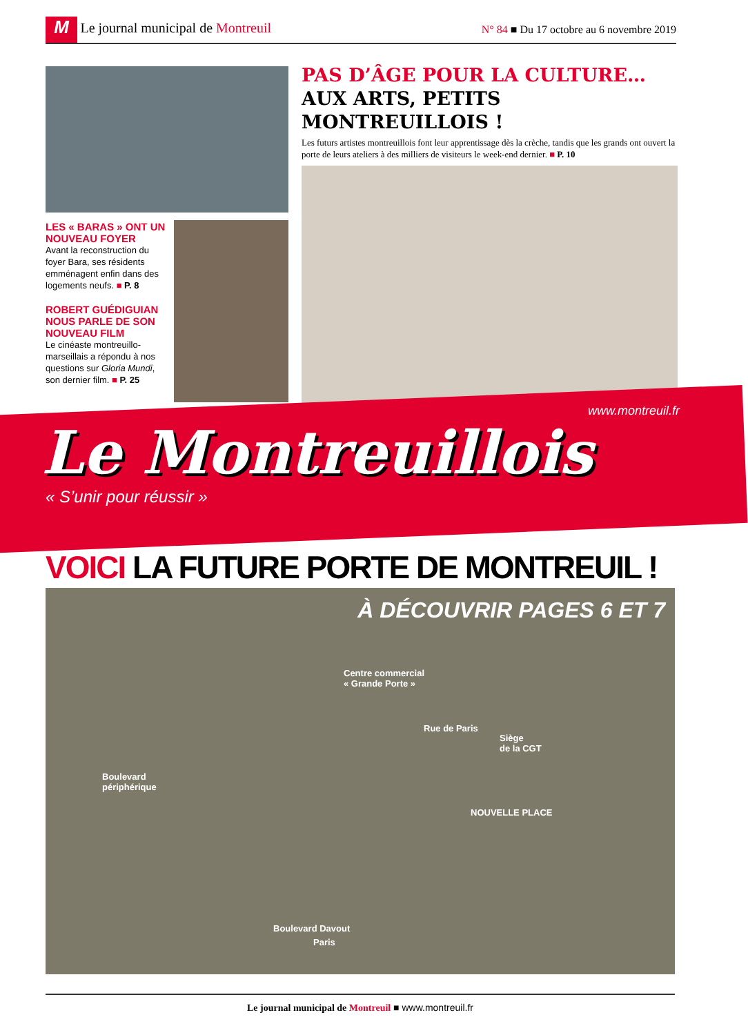M Le journal municipal de Montreuil
N° 84 ■ Du 17 octobre au 6 novembre 2019
LES « BARAS » ONT UN NOUVEAU FOYER
Avant la reconstruction du foyer Bara, ses résidents emménagent enfin dans des logements neufs. ■ P. 8
ROBERT GUÉDIGUIAN NOUS PARLE DE SON NOUVEAU FILM
Le cinéaste montreuillo-marseillais a répondu à nos questions sur Gloria Mundi, son dernier film. ■ P. 25
PAS D’ÂGE POUR LA CULTURE…
AUX ARTS, PETITS MONTREUILLOIS !
Les futurs artistes montreuillois font leur apprentissage dès la crèche, tandis que les grands ont ouvert la porte de leurs ateliers à des milliers de visiteurs le week-end dernier. ■ P. 10
www.montreuil.fr
Le Montreuillois
« S’unir pour réussir »
VOICI LA FUTURE PORTE DE MONTREUIL !
À DÉCOUVRIR PAGES 6 ET 7
Centre commercial
« Grande Porte »
Rue de Paris
Siège
de la CGT
Boulevard
périphérique
NOUVELLE PLACE
Boulevard Davout
Paris
Le journal municipal de Montreuil ■ www.montreuil.fr